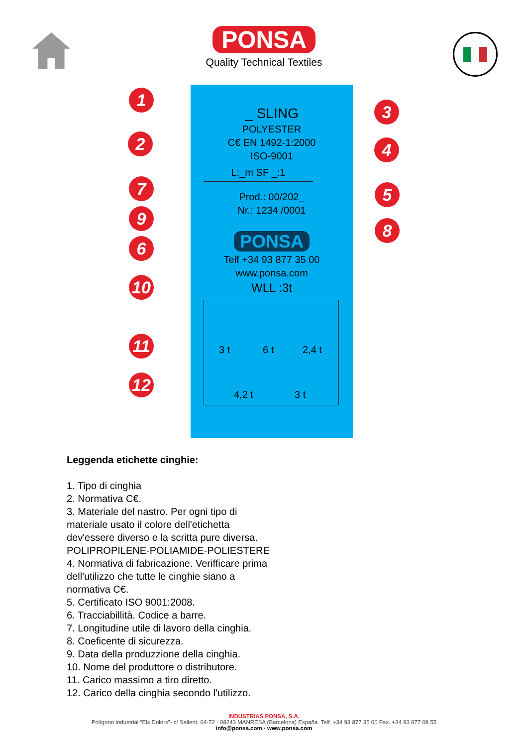PONSA
Quality Technical Textiles
_ SLING
POLYESTER
C€ EN 1492-1:2000
ISO-9001
L:_m SF _:1
Prod.: 00/202_
Nr.: 1234 /0001
PONSA
Telf +34 93 877 35 00
www.ponsa.com
WLL :3t
3 t 6 t 2,4 t
4,2 t 3 t
1
2
3
4
5
6
7
8
9
10
11
12
Leggenda etichette cinghie:
1. Tipo di cinghia
2. Normativa C€.
3. Materiale del nastro. Per ogni tipo di materiale usato il colore dell'etichetta dev'essere diverso e la scritta pure diversa.
POLIPROPILENE-POLIAMIDE-POLIESTERE
4. Normativa di fabricazione. Verifficare prima dell'utilizzo che tutte le cinghie siano a normativa C€.
5. Certificato ISO 9001:2008.
6. Tracciabillità. Codice a barre.
7. Longitudine utile di lavoro della cinghia.
8. Coeficente di sicurezza.
9. Data della produzzione della cinghia.
10. Nome del produttore o distributore.
11. Carico massimo a tiro diretto.
12. Carico della cinghia secondo l'utilizzo.
INDUSTRIAS PONSA, S.A.
Polígono industrial “Els Dolors”- c/ Sallent, 64-72 · 08243 MANRESA (Barcelona) España. Telf. +34 93 877 35 00 Fax. +34 93 877 08 55
info@ponsa.com · www.ponsa.com